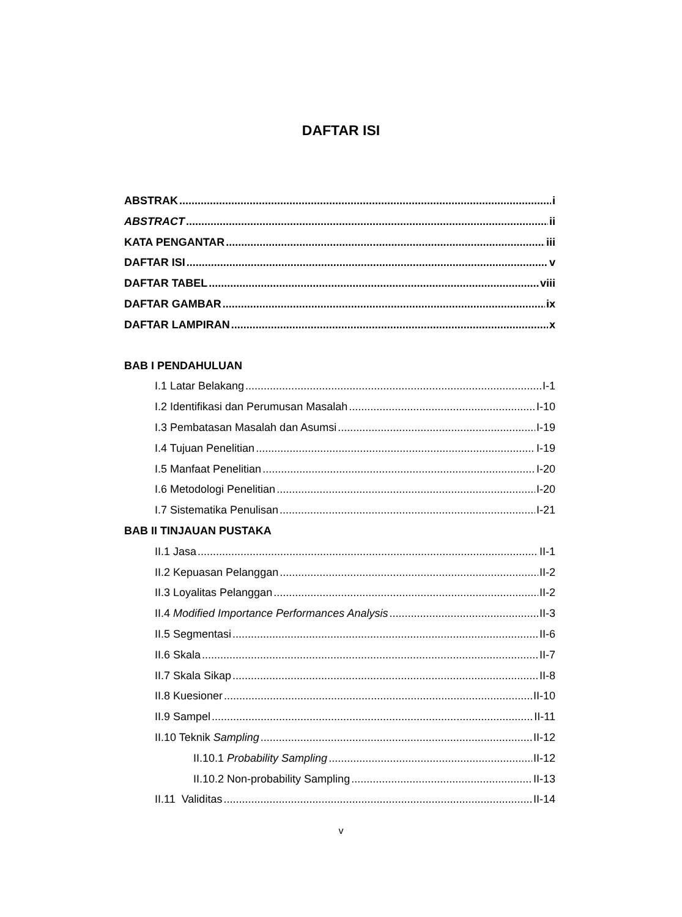DAFTAR ISI
ABSTRAK i
ABSTRACT ii
KATA PENGANTAR iii
DAFTAR ISI v
DAFTAR TABEL viii
DAFTAR GAMBAR ix
DAFTAR LAMPIRAN x
BAB I PENDAHULUAN
I.1 Latar Belakang I-1
I.2 Identifikasi dan Perumusan Masalah I-10
I.3 Pembatasan Masalah dan Asumsi I-19
I.4 Tujuan Penelitian I-19
I.5 Manfaat Penelitian I-20
I.6 Metodologi Penelitian I-20
I.7 Sistematika Penulisan I-21
BAB II TINJAUAN PUSTAKA
II.1 Jasa II-1
II.2 Kepuasan Pelanggan II-2
II.3 Loyalitas Pelanggan II-2
II.4 Modified Importance Performances Analysis II-3
II.5 Segmentasi II-6
II.6 Skala II-7
II.7 Skala Sikap II-8
II.8 Kuesioner II-10
II.9 Sampel II-11
II.10 Teknik Sampling II-12
II.10.1 Probability Sampling II-12
II.10.2 Non-probability Sampling II-13
II.11 Validitas II-14
v